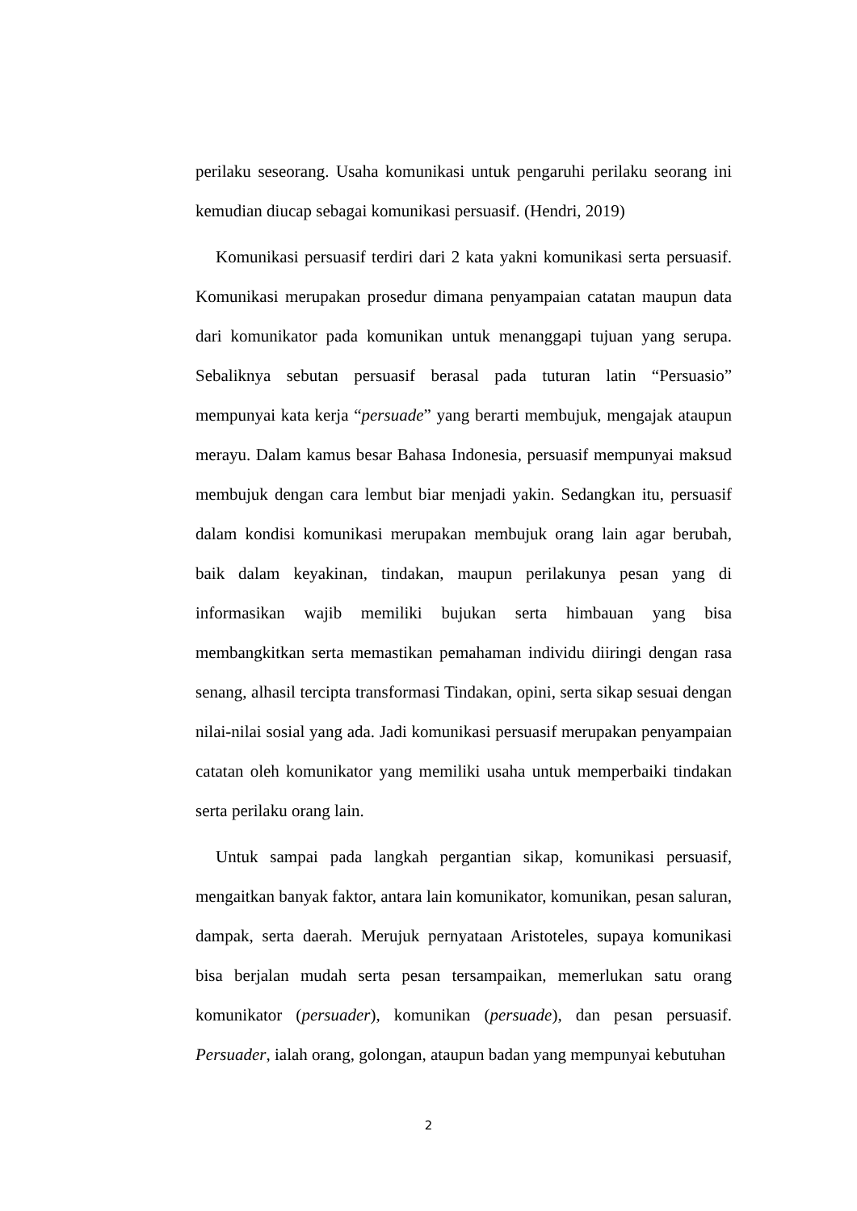perilaku seseorang. Usaha komunikasi untuk pengaruhi perilaku seorang ini kemudian diucap sebagai komunikasi persuasif. (Hendri, 2019)
Komunikasi persuasif terdiri dari 2 kata yakni komunikasi serta persuasif. Komunikasi merupakan prosedur dimana penyampaian catatan maupun data dari komunikator pada komunikan untuk menanggapi tujuan yang serupa. Sebaliknya sebutan persuasif berasal pada tuturan latin “Persuasio” mempunyai kata kerja “persuade” yang berarti membujuk, mengajak ataupun merayu. Dalam kamus besar Bahasa Indonesia, persuasif mempunyai maksud membujuk dengan cara lembut biar menjadi yakin. Sedangkan itu, persuasif dalam kondisi komunikasi merupakan membujuk orang lain agar berubah, baik dalam keyakinan, tindakan, maupun perilakunya pesan yang di informasikan wajib memiliki bujukan serta himbauan yang bisa membangkitkan serta memastikan pemahaman individu diiringi dengan rasa senang, alhasil tercipta transformasi Tindakan, opini, serta sikap sesuai dengan nilai-nilai sosial yang ada. Jadi komunikasi persuasif merupakan penyampaian catatan oleh komunikator yang memiliki usaha untuk memperbaiki tindakan serta perilaku orang lain.
Untuk sampai pada langkah pergantian sikap, komunikasi persuasif, mengaitkan banyak faktor, antara lain komunikator, komunikan, pesan saluran, dampak, serta daerah. Merujuk pernyataan Aristoteles, supaya komunikasi bisa berjalan mudah serta pesan tersampaikan, memerlukan satu orang komunikator (persuader), komunikan (persuade), dan pesan persuasif. Persuader, ialah orang, golongan, ataupun badan yang mempunyai kebutuhan
2